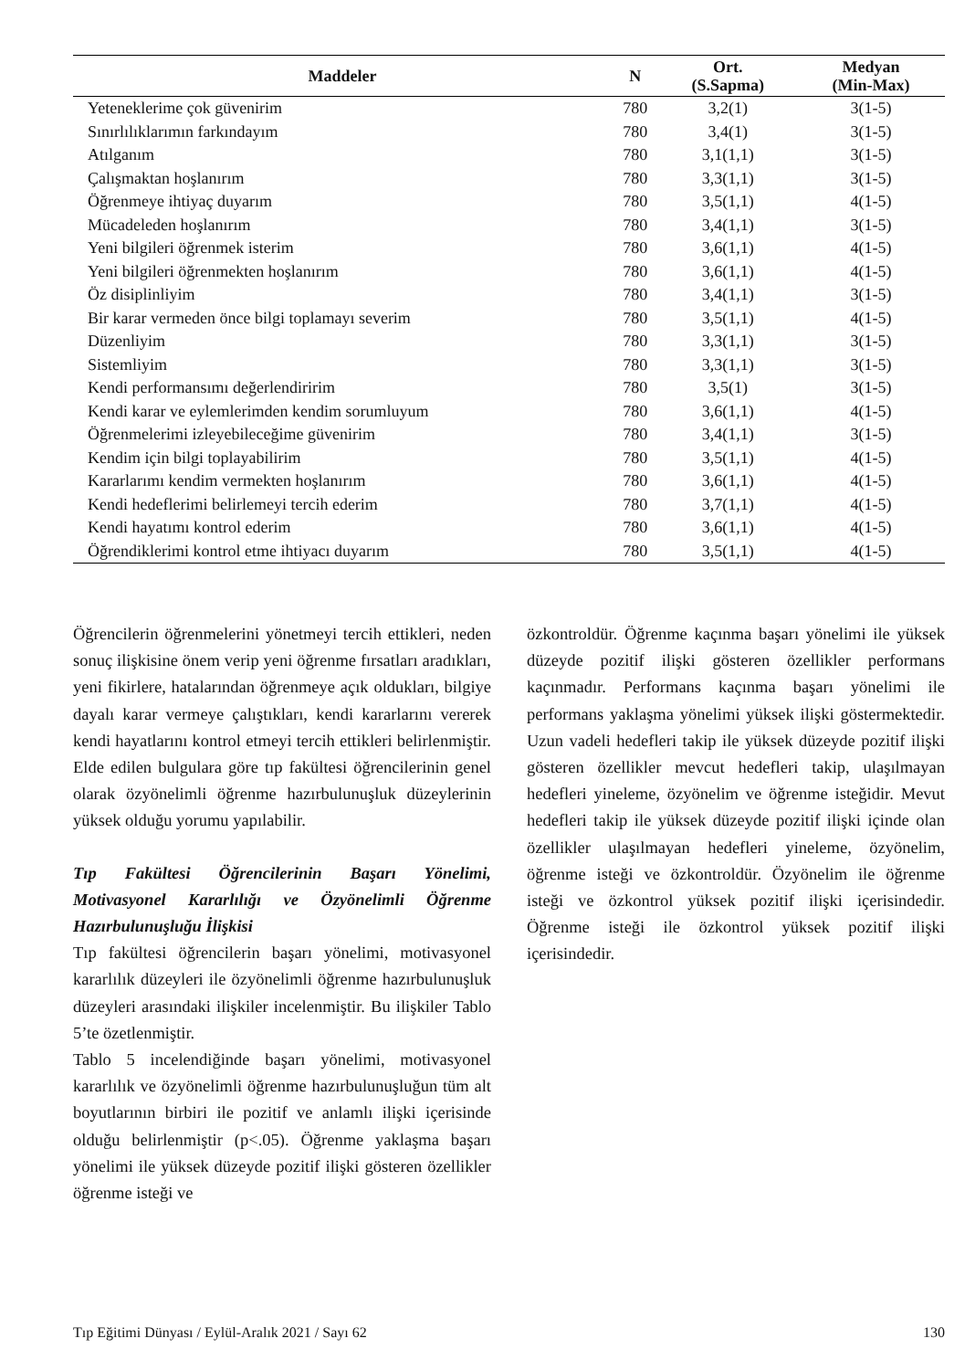| Maddeler | N | Ort. (S.Sapma) | Medyan (Min-Max) |
| --- | --- | --- | --- |
| Yeteneklerime çok güvenirim | 780 | 3,2(1) | 3(1-5) |
| Sınırlılıklarımın farkındayım | 780 | 3,4(1) | 3(1-5) |
| Atılganım | 780 | 3,1(1,1) | 3(1-5) |
| Çalışmaktan hoşlanırım | 780 | 3,3(1,1) | 3(1-5) |
| Öğrenmeye ihtiyaç duyarım | 780 | 3,5(1,1) | 4(1-5) |
| Mücadeleden hoşlanırım | 780 | 3,4(1,1) | 3(1-5) |
| Yeni bilgileri öğrenmek isterim | 780 | 3,6(1,1) | 4(1-5) |
| Yeni bilgileri öğrenmekten hoşlanırım | 780 | 3,6(1,1) | 4(1-5) |
| Öz disiplinliyim | 780 | 3,4(1,1) | 3(1-5) |
| Bir karar vermeden önce bilgi toplamayı severim | 780 | 3,5(1,1) | 4(1-5) |
| Düzenliyim | 780 | 3,3(1,1) | 3(1-5) |
| Sistemliyim | 780 | 3,3(1,1) | 3(1-5) |
| Kendi performansımı değerlendiririm | 780 | 3,5(1) | 3(1-5) |
| Kendi karar ve eylemlerimden kendim sorumluyum | 780 | 3,6(1,1) | 4(1-5) |
| Öğrenmelerimi izleyebileceğime güvenirim | 780 | 3,4(1,1) | 3(1-5) |
| Kendim için bilgi toplayabilirim | 780 | 3,5(1,1) | 4(1-5) |
| Kararlarımı kendim vermekten hoşlanırım | 780 | 3,6(1,1) | 4(1-5) |
| Kendi hedeflerimi belirlemeyi tercih ederim | 780 | 3,7(1,1) | 4(1-5) |
| Kendi hayatımı kontrol ederim | 780 | 3,6(1,1) | 4(1-5) |
| Öğrendiklerimi kontrol etme ihtiyacı duyarım | 780 | 3,5(1,1) | 4(1-5) |
Öğrencilerin öğrenmelerini yönetmeyi tercih ettikleri, neden sonuç ilişkisine önem verip yeni öğrenme fırsatları aradıkları, yeni fikirlere, hatalarından öğrenmeye açık oldukları, bilgiye dayalı karar vermeye çalıştıkları, kendi kararlarını vererek kendi hayatlarını kontrol etmeyi tercih ettikleri belirlenmiştir. Elde edilen bulgulara göre tıp fakültesi öğrencilerinin genel olarak özyönelimli öğrenme hazırbulunuşluk düzeylerinin yüksek olduğu yorumu yapılabilir.
Tıp Fakültesi Öğrencilerinin Başarı Yönelimi, Motivasyonel Kararlılığı ve Özyönelimli Öğrenme Hazırbulunuşluğu İlişkisi
Tıp fakültesi öğrencilerin başarı yönelimi, motivasyonel kararlılık düzeyleri ile özyönelimli öğrenme hazırbulunuşluk düzeyleri arasındaki ilişkiler incelenmiştir. Bu ilişkiler Tablo 5’te özetlenmiştir.
Tablo 5 incelendiğinde başarı yönelimi, motivasyonel kararlılık ve özyönelimli öğrenme hazırbulunuşluğun tüm alt boyutlarının birbiri ile pozitif ve anlamlı ilişki içerisinde olduğu belirlenmiştir (p<.05). Öğrenme yaklaşma başarı yönelimi ile yüksek düzeyde pozitif ilişki gösteren özellikler öğrenme isteği ve
özkontroldür. Öğrenme kaçınma başarı yönelimi ile yüksek düzeyde pozitif ilişki gösteren özellikler performans kaçınmadır. Performans kaçınma başarı yönelimi ile performans yaklaşma yönelimi yüksek ilişki göstermektedir. Uzun vadeli hedefleri takip ile yüksek düzeyde pozitif ilişki gösteren özellikler mevcut hedefleri takip, ulaşılmayan hedefleri yineleme, özyönelim ve öğrenme isteğidir. Mevut hedefleri takip ile yüksek düzeyde pozitif ilişki içinde olan özellikler ulaşılmayan hedefleri yineleme, özyönelim, öğrenme isteği ve özkontroldür. Özyönelim ile öğrenme isteği ve özkontrol yüksek pozitif ilişki içerisindedir. Öğrenme isteği ile özkontrol yüksek pozitif ilişki içerisindedir.
Tıp Eğitimi Dünyası / Eylül-Aralık 2021 / Sayı 62 130